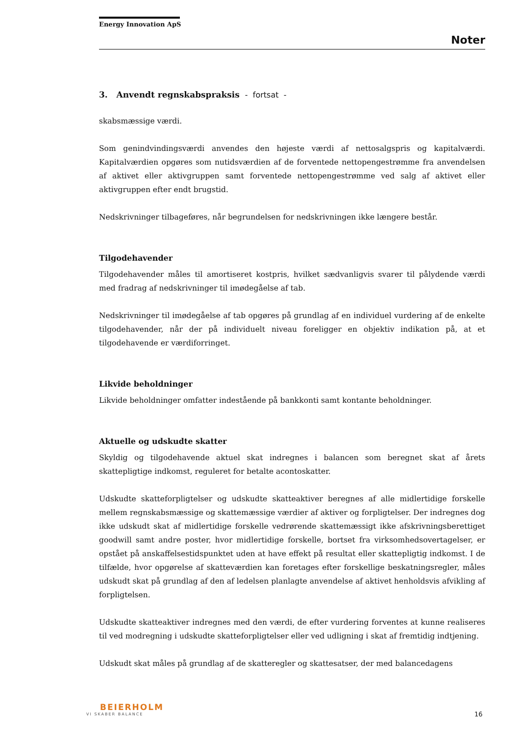Energy Innovation ApS
Noter
3. Anvendt regnskabspraksis - fortsat -
skabsmæssige værdi.
Som genindvindingsværdi anvendes den højeste værdi af nettosalgspris og kapitalværdi. Kapitalværdien opgøres som nutidsværdien af de forventede nettopengestrømme fra anvendelsen af aktivet eller aktivgruppen samt forventede nettopengestrømme ved salg af aktivet eller aktivgruppen efter endt brugstid.
Nedskrivninger tilbageføres, når begrundelsen for nedskrivningen ikke længere består.
Tilgodehavender
Tilgodehavender måles til amortiseret kostpris, hvilket sædvanligvis svarer til pålydende værdi med fradrag af nedskrivninger til imødegåelse af tab.
Nedskrivninger til imødegåelse af tab opgøres på grundlag af en individuel vurdering af de enkelte tilgodehavender, når der på individuelt niveau foreligger en objektiv indikation på, at et tilgodehavende er værdiforringet.
Likvide beholdninger
Likvide beholdninger omfatter indestående på bankkonti samt kontante beholdninger.
Aktuelle og udskudte skatter
Skyldig og tilgodehavende aktuel skat indregnes i balancen som beregnet skat af årets skattepligtige indkomst, reguleret for betalte acontoskatter.
Udskudte skatteforpligtelser og udskudte skatteaktiver beregnes af alle midlertidige forskelle mellem regnskabsmæssige og skattemæssige værdier af aktiver og forpligtelser. Der indregnes dog ikke udskudt skat af midlertidige forskelle vedrørende skattemæssigt ikke afskrivningsberettiget goodwill samt andre poster, hvor midlertidige forskelle, bortset fra virksomhedsovertagelser, er opstået på anskaffelsestidspunktet uden at have effekt på resultat eller skattepligtig indkomst. I de tilfælde, hvor opgørelse af skatteværdien kan foretages efter forskellige beskatningsregler, måles udskudt skat på grundlag af den af ledelsen planlagte anvendelse af aktivet henholdsvis afvikling af forpligtelsen.
Udskudte skatteaktiver indregnes med den værdi, de efter vurdering forventes at kunne realiseres til ved modregning i udskudte skatteforpligtelser eller ved udligning i skat af fremtidig indtjening.
Udskudt skat måles på grundlag af de skatteregler og skattesatser, der med balancedagens
BEIERHOLM
VI SKABER BALANCE
16